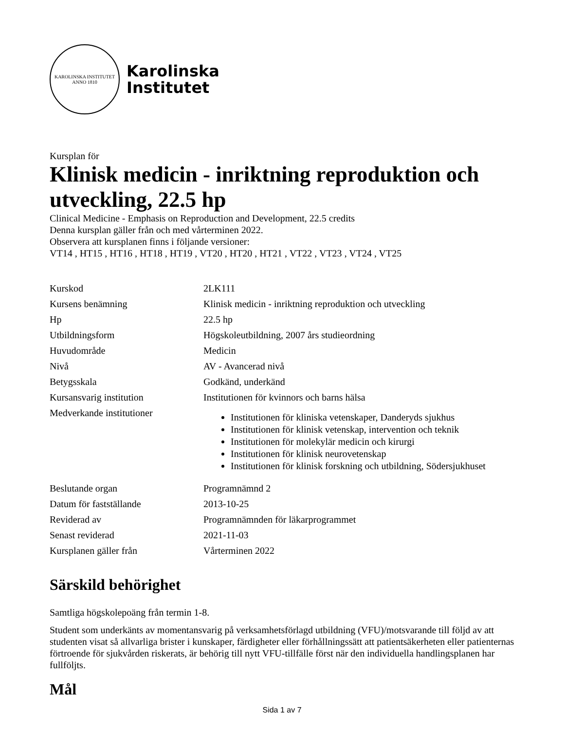KAROLINSKA INSTITUTET
ANNO 1810
Karolinska
Institutet
Kursplan för
Klinisk medicin - inriktning reproduktion och utveckling, 22.5 hp
Clinical Medicine - Emphasis on Reproduction and Development, 22.5 credits
Denna kursplan gäller från och med vårterminen 2022.
Observera att kursplanen finns i följande versioner:
VT14 , HT15 , HT16 , HT18 , HT19 , VT20 , HT20 , HT21 , VT22 , VT23 , VT24 , VT25
| Kurskod | 2LK111 |
| Kursens benämning | Klinisk medicin - inriktning reproduktion och utveckling |
| Hp | 22.5 hp |
| Utbildningsform | Högskoleutbildning, 2007 års studieordning |
| Huvudområde | Medicin |
| Nivå | AV - Avancerad nivå |
| Betygsskala | Godkänd, underkänd |
| Kursansvarig institution | Institutionen för kvinnors och barns hälsa |
| Medverkande institutioner | Institutionen för kliniska vetenskaper, Danderyds sjukhus Institutionen för klinisk vetenskap, intervention och teknik Institutionen för molekylär medicin och kirurgi Institutionen för klinisk neurovetenskap Institutionen för klinisk forskning och utbildning, Södersjukhuset |
| Beslutande organ | Programnämnd 2 |
| Datum för fastställande | 2013-10-25 |
| Reviderad av | Programnämnden för läkarprogrammet |
| Senast reviderad | 2021-11-03 |
| Kursplanen gäller från | Vårterminen 2022 |
Särskild behörighet
Samtliga högskolepoäng från termin 1-8.
Student som underkänts av momentansvarig på verksamhetsförlagd utbildning (VFU)/motsvarande till följd av att studenten visat så allvarliga brister i kunskaper, färdigheter eller förhållningssätt att patientsäkerheten eller patienternas förtroende för sjukvården riskerats, är behörig till nytt VFU-tillfälle först när den individuella handlingsplanen har fullföljts.
Mål
Sida 1 av 7